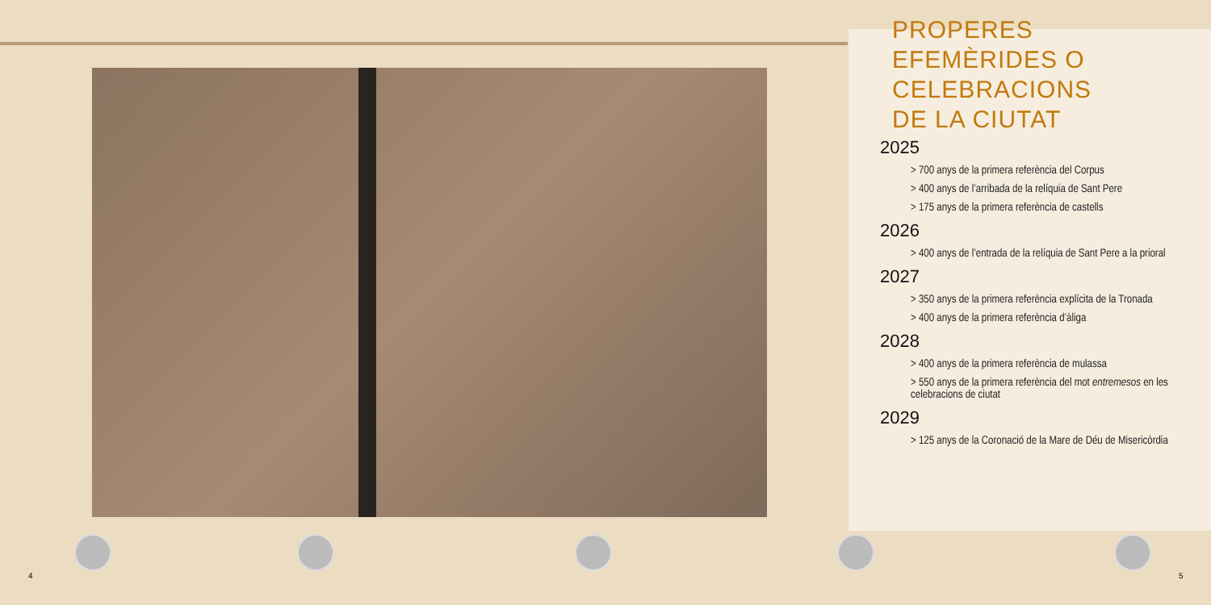PROPERES
EFEMÈRIDES O
CELEBRACIONS
DE LA CIUTAT
2025
> 700 anys de la primera referència del Corpus
> 400 anys de l’arribada de la relíquia de Sant Pere
> 175 anys de la primera referència de castells
2026
> 400 anys de l’entrada de la relíquia de Sant Pere a la prioral
2027
> 350 anys de la primera referència explícita de la Tronada
> 400 anys de la primera referència d’àliga
2028
> 400 anys de la primera referència de mulassa
> 550 anys de la primera referència del mot entremesos en les celebracions de ciutat
2029
> 125 anys de la Coronació de la Mare de Déu de Misericòrdia
4 5